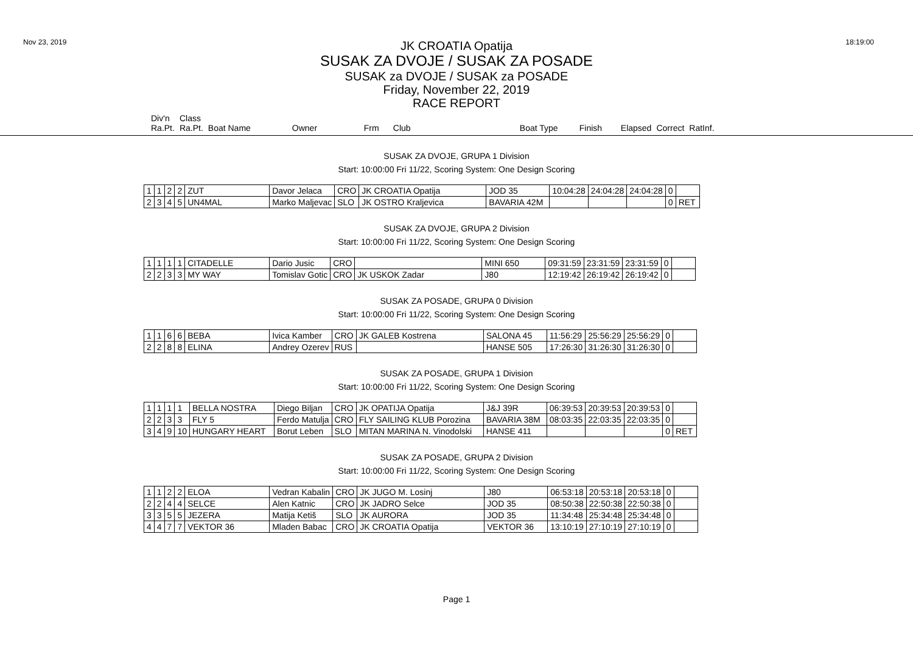Nov 23, 2019 18:19:00
JK CROATIA Opatija
SUSAK ZA DVOJE / SUSAK ZA POSADE
SUSAK za DVOJE / SUSAK za POSADE
Friday, November 22, 2019
RACE REPORT
| Div'n | Class | | | | | | | | | |
| Ra.Pt. | Ra.Pt. | Boat Name | Owner | Frm | Club | Boat Type | Finish | Elapsed | Correct | RatInf. |
SUSAK ZA DVOJE, GRUPA 1 Division
Start: 10:00:00 Fri 11/22, Scoring System: One Design Scoring
| 1 | 1 | 2 | 2 | ZUT | Davor Jelaca | CRO | JK CROATIA Opatija | JOD 35 | 10:04:28 | 24:04:28 | 24:04:28 | 0 | |
| 2 | 3 | 4 | 5 | UN4MAL | Marko Maljevac | SLO | JK OSTRO Kraljevica | BAVARIA 42M | | | | 0 | RET |
SUSAK ZA DVOJE, GRUPA 2 Division
Start: 10:00:00 Fri 11/22, Scoring System: One Design Scoring
| 1 | 1 | 1 | 1 | CITADELLE | Dario Jusic | CRO | | MINI 650 | 09:31:59 | 23:31:59 | 23:31:59 | 0 | |
| 2 | 2 | 3 | 3 | MY WAY | Tomislav Gotic | CRO | JK USKOK Zadar | J80 | 12:19:42 | 26:19:42 | 26:19:42 | 0 | |
SUSAK ZA POSADE, GRUPA 0 Division
Start: 10:00:00 Fri 11/22, Scoring System: One Design Scoring
| 1 | 1 | 6 | 6 | BEBA | Ivica Kamber | CRO | JK GALEB Kostrena | SALONA 45 | 11:56:29 | 25:56:29 | 25:56:29 | 0 | |
| 2 | 2 | 8 | 8 | ELINA | Andrey Ozerev | RUS | | HANSE 505 | 17:26:30 | 31:26:30 | 31:26:30 | 0 | |
SUSAK ZA POSADE, GRUPA 1 Division
Start: 10:00:00 Fri 11/22, Scoring System: One Design Scoring
| 1 | 1 | 1 | 1 | BELLA NOSTRA | Diego Biljan | CRO | JK OPATIJA Opatija | J&J 39R | 06:39:53 | 20:39:53 | 20:39:53 | 0 | |
| 2 | 2 | 3 | 3 | FLY 5 | Ferdo Matulja | CRO | FLY SAILING KLUB Porozina | BAVARIA 38M | 08:03:35 | 22:03:35 | 22:03:35 | 0 | |
| 3 | 4 | 9 | 10 | HUNGARY HEART | Borut Leben | SLO | MITAN MARINA N. Vinodolski | HANSE 411 | | | | 0 | RET |
SUSAK ZA POSADE, GRUPA 2 Division
Start: 10:00:00 Fri 11/22, Scoring System: One Design Scoring
| 1 | 1 | 2 | 2 | ELOA | Vedran Kabalin | CRO | JK JUGO M. Losinj | J80 | 06:53:18 | 20:53:18 | 20:53:18 | 0 | |
| 2 | 2 | 4 | 4 | SELCE | Alen Katnic | CRO | JK JADRO Selce | JOD 35 | 08:50:38 | 22:50:38 | 22:50:38 | 0 | |
| 3 | 3 | 5 | 5 | JEZERA | Matija Ketiš | SLO | JK AURORA | JOD 35 | 11:34:48 | 25:34:48 | 25:34:48 | 0 | |
| 4 | 4 | 7 | 7 | VEKTOR 36 | Mladen Babac | CRO | JK CROATIA Opatija | VEKTOR 36 | 13:10:19 | 27:10:19 | 27:10:19 | 0 | |
Page 1